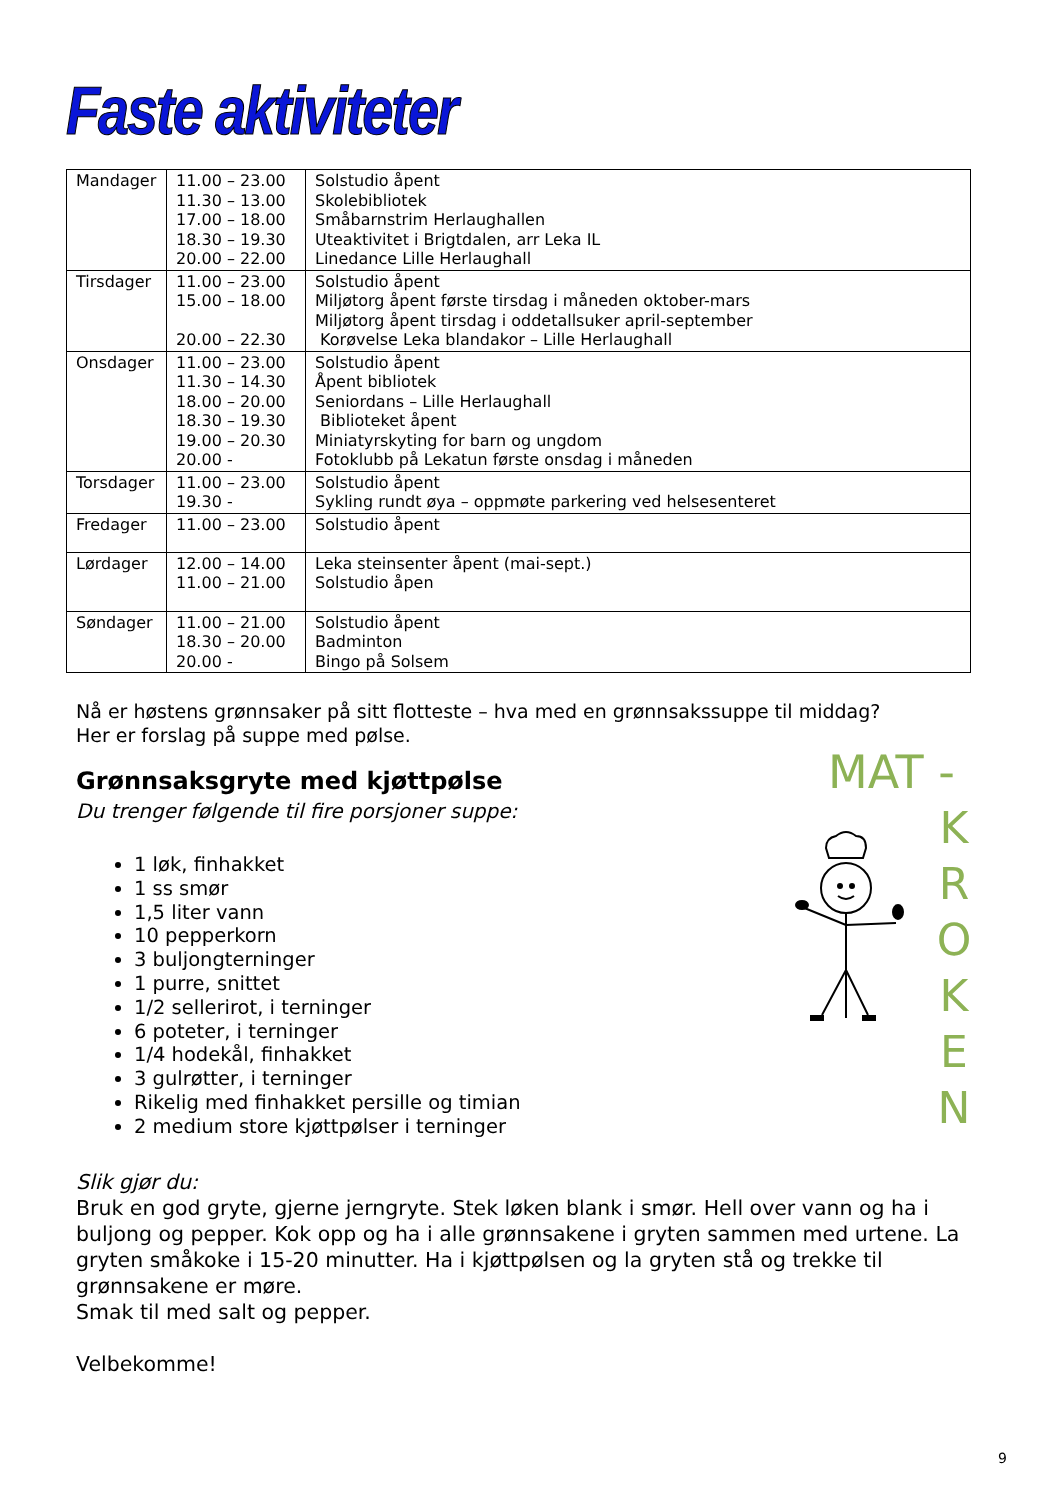Faste aktiviteter
| Mandager | 11.00 – 23.00 11.30 – 13.00 17.00 – 18.00 18.30 – 19.30 20.00 – 22.00 | Solstudio åpent Skolebibliotek Småbarnstrim Herlaughallen Uteaktivitet i Brigtdalen, arr Leka IL Linedance Lille Herlaughall |
| Tirsdager | 11.00 – 23.00 15.00 – 18.00 20.00 – 22.30 | Solstudio åpent Miljøtorg åpent første tirsdag i måneden oktober-mars Miljøtorg åpent tirsdag i oddetallsuker april-september Korøvelse Leka blandakor – Lille Herlaughall |
| Onsdager | 11.00 – 23.00 11.30 – 14.30 18.00 – 20.00 18.30 – 19.30 19.00 – 20.30 20.00 - | Solstudio åpent Åpent bibliotek Seniordans – Lille Herlaughall Biblioteket åpent Miniatyrskyting for barn og ungdom Fotoklubb på Lekatun første onsdag i måneden |
| Torsdager | 11.00 – 23.00 19.30 - | Solstudio åpent Sykling rundt øya – oppmøte parkering ved helsesenteret |
| Fredager | 11.00 – 23.00 | Solstudio åpent |
| Lørdager | 12.00 – 14.00 11.00 – 21.00 | Leka steinsenter åpent (mai-sept.) Solstudio åpen |
| Søndager | 11.00 – 21.00 18.30 – 20.00 20.00 - | Solstudio åpent Badminton Bingo på Solsem |
Nå er høstens grønnsaker på sitt flotteste – hva med en grønnsakssuppe til middag?
Her er forslag på suppe med pølse.
Grønnsaksgryte med kjøttpølse
Du trenger følgende til fire porsjoner suppe:
1 løk, finhakket
1 ss smør
1,5 liter vann
10 pepperkorn
3 buljongterninger
1 purre, snittet
1/2 sellerirot, i terninger
6 poteter, i terninger
1/4 hodekål, finhakket
3 gulrøtter, i terninger
Rikelig med finhakket persille og timian
2 medium store kjøttpølser i terninger
Slik gjør du:
Bruk en god gryte, gjerne jerngryte. Stek løken blank i smør. Hell over vann og ha i buljong og pepper. Kok opp og ha i alle grønnsakene i gryten sammen med urtene. La gryten småkoke i 15-20 minutter. Ha i kjøttpølsen og la gryten stå og trekke til grønnsakene er møre.
Smak til med salt og pepper.
Velbekomme!
MAT -
K
R
O
K
E
N
9